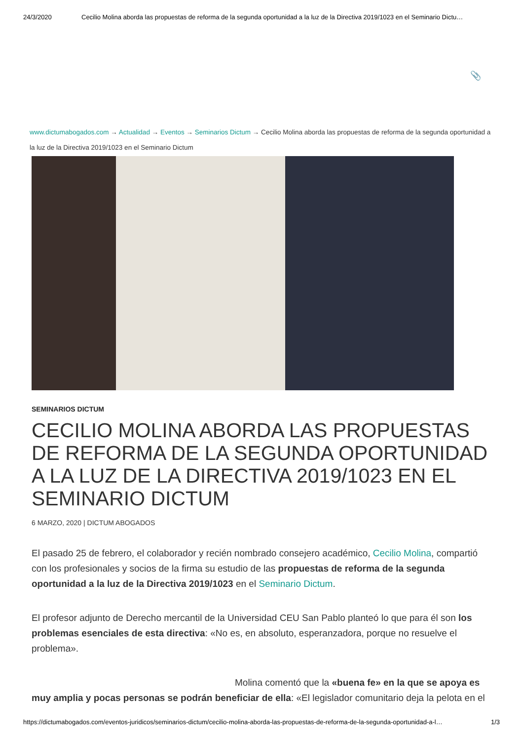24/3/2020 Cecilio Molina aborda las propuestas de reforma de la segunda oportunidad a la luz de la Directiva 2019/1023 en el Seminario Dictu…
📎
www.dictumabogados.com → Actualidad → Eventos → Seminarios Dictum → Cecilio Molina aborda las propuestas de reforma de la segunda oportunidad a la luz de la Directiva 2019/1023 en el Seminario Dictum
SEMINARIOS DICTUM
CECILIO MOLINA ABORDA LAS PROPUESTAS DE REFORMA DE LA SEGUNDA OPORTUNIDAD A LA LUZ DE LA DIRECTIVA 2019/1023 EN EL SEMINARIO DICTUM
6 MARZO, 2020 | DICTUM ABOGADOS
El pasado 25 de febrero, el colaborador y recién nombrado consejero académico, Cecilio Molina, compartió con los profesionales y socios de la firma su estudio de las propuestas de reforma de la segunda oportunidad a la luz de la Directiva 2019/1023 en el Seminario Dictum.
El profesor adjunto de Derecho mercantil de la Universidad CEU San Pablo planteó lo que para él son los problemas esenciales de esta directiva: «No es, en absoluto, esperanzadora, porque no resuelve el problema».
Molina comentó que la «buena fe» en la que se apoya es muy amplia y pocas personas se podrán beneficiar de ella: «El legislador comunitario deja la pelota en el
https://dictumabogados.com/eventos-juridicos/seminarios-dictum/cecilio-molina-aborda-las-propuestas-de-reforma-de-la-segunda-oportunidad-a-l… 1/3